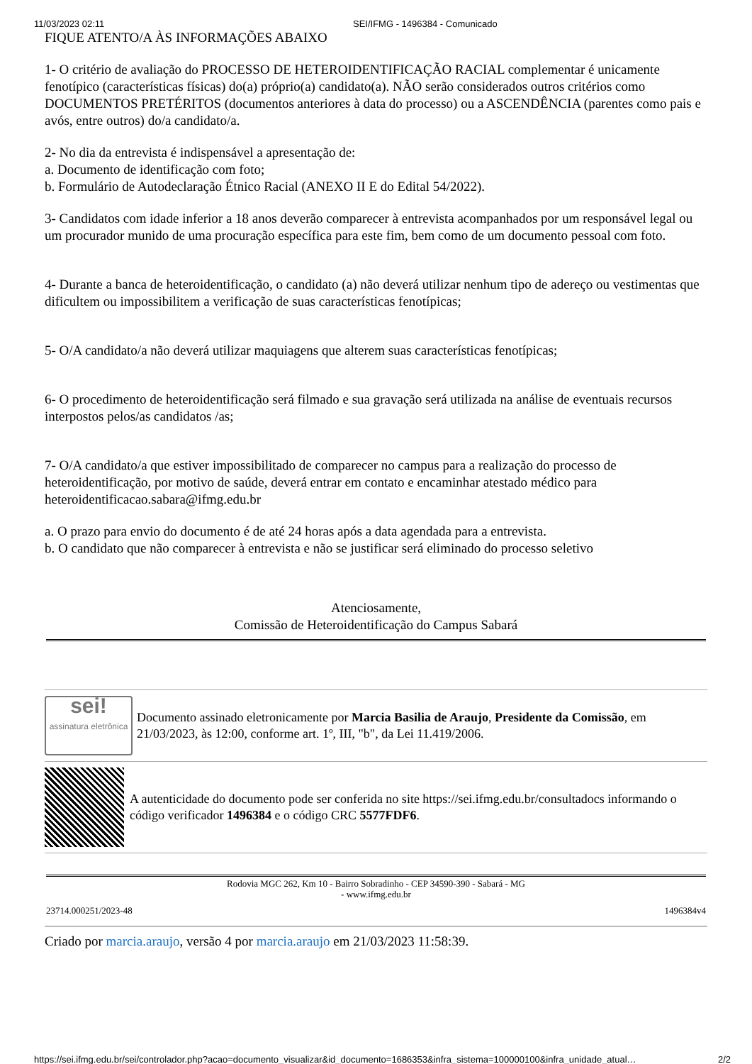11/03/2023 02:11 SEI/IFMG - 1496384 - Comunicado
FIQUE ATENTO/A ÀS INFORMAÇÕES ABAIXO
1- O critério de avaliação do PROCESSO DE HETEROIDENTIFICAÇÃO RACIAL complementar é unicamente fenotípico (características físicas) do(a) próprio(a) candidato(a). NÃO serão considerados outros critérios como DOCUMENTOS PRETÉRITOS (documentos anteriores à data do processo) ou a ASCENDÊNCIA (parentes como pais e avós, entre outros) do/a candidato/a.
2- No dia da entrevista é indispensável a apresentação de:
a. Documento de identificação com foto;
b. Formulário de Autodeclaração Étnico Racial (ANEXO II E do Edital 54/2022).
3- Candidatos com idade inferior a 18 anos deverão comparecer à entrevista acompanhados por um responsável legal ou um procurador munido de uma procuração específica para este fim, bem como de um documento pessoal com foto.
4- Durante a banca de heteroidentificação, o candidato (a) não deverá utilizar nenhum tipo de adereço ou vestimentas que dificultem ou impossibilitem a verificação de suas características fenotípicas;
5- O/A candidato/a não deverá utilizar maquiagens que alterem suas características fenotípicas;
6- O procedimento de heteroidentificação será filmado e sua gravação será utilizada na análise de eventuais recursos interpostos pelos/as candidatos /as;
7- O/A candidato/a que estiver impossibilitado de comparecer no campus para a realização do processo de heteroidentificação, por motivo de saúde, deverá entrar em contato e encaminhar atestado médico para heteroidentificacao.sabara@ifmg.edu.br
a. O prazo para envio do documento é de até 24 horas após a data agendada para a entrevista.
b. O candidato que não comparecer à entrevista e não se justificar será eliminado do processo seletivo
Atenciosamente,
Comissão de Heteroidentificação do Campus Sabará
sei!
assinatura eletrônica
Documento assinado eletronicamente por Marcia Basilia de Araujo, Presidente da Comissão, em 21/03/2023, às 12:00, conforme art. 1º, III, "b", da Lei 11.419/2006.
A autenticidade do documento pode ser conferida no site https://sei.ifmg.edu.br/consultadocs informando o código verificador 1496384 e o código CRC 5577FDF6.
Rodovia MGC 262, Km 10 - Bairro Sobradinho - CEP 34590-390 - Sabará - MG
- www.ifmg.edu.br
23714.000251/2023-48 1496384v4
Criado por marcia.araujo, versão 4 por marcia.araujo em 21/03/2023 11:58:39.
https://sei.ifmg.edu.br/sei/controlador.php?acao=documento_visualizar&id_documento=1686353&infra_sistema=100000100&infra_unidade_atual… 2/2